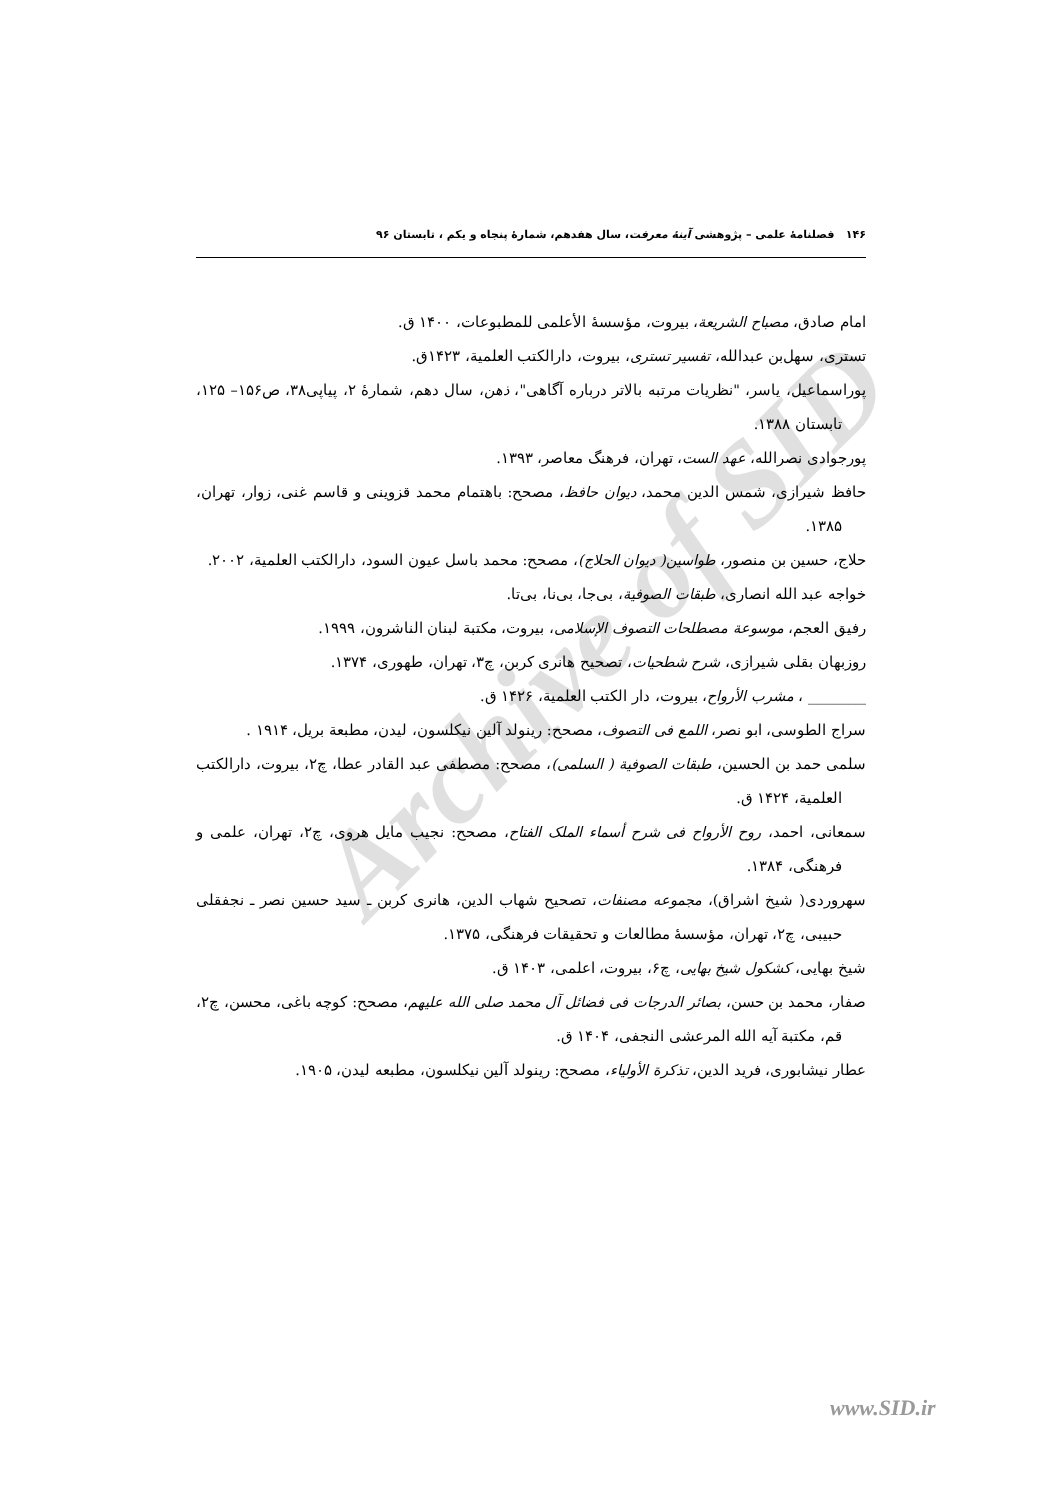Archive of SID
۱۴۶ فصلنامهٔ علمی – پژوهشی آینهٔ معرفت، سال هفدهم، شمارهٔ پنجاه و یکم ، تابستان ۹۶
امام صادق، مصباح الشریعة، بیروت، مؤسسهٔ الأعلمی للمطبوعات، ۱۴۰۰ ق.
تستری، سهل‌بن عبدالله، تفسیر تستری، بیروت، دارالکتب العلمیة، ۱۴۲۳ق.
پوراسماعیل، یاسر، "نظریات مرتبه بالاتر درباره آگاهی"، ذهن، سال دهم، شمارهٔ ۲، پیاپی۳۸، ص۱۵۶– ۱۲۵، تابستان ۱۳۸۸.
پورجوادی نصرالله، عهد الست، تهران، فرهنگ معاصر، ۱۳۹۳.
حافظ شیرازی، شمس الدین محمد، دیوان حافظ، مصحح: باهتمام محمد قزوینی و قاسم غنی، زوار، تهران، ۱۳۸۵.
حلاج، حسین بن منصور، طواسین( دیوان الحلاج)، مصحح: محمد باسل عیون السود، دارالکتب العلمیة، ۲۰۰۲.
خواجه عبد الله انصاری، طبقات الصوفیة، بی‌جا، بی‌نا، بی‌تا.
رفیق العجم، موسوعة مصطلحات التصوف الإسلامی، بیروت، مکتبة لبنان الناشرون، ۱۹۹۹.
روزبهان بقلی شیرازی، شرح شطحیات، تصحیح هانری کربن، چ۳، تهران، طهوری، ۱۳۷۴.
________ ، مشرب الأرواح، بیروت، دار الکتب العلمیة، ۱۴۲۶ ق.
سراج الطوسی، ابو نصر، اللمع فی التصوف، مصحح: رینولد آلین نیکلسون، لیدن، مطبعة بریل، ۱۹۱۴ .
سلمی حمد بن الحسین، طبقات الصوفیة ( السلمی)، مصحح: مصطفی عبد القادر عطا، چ۲، بیروت، دارالکتب العلمیة، ۱۴۲۴ ق.
سمعانی، احمد، روح الأرواح فی شرح أسماء الملک الفتاح، مصحح: نجیب مایل هروی، چ۲، تهران، علمی و فرهنگی، ۱۳۸۴.
سهروردی( شیخ اشراق)، مجموعه مصنفات، تصحیح شهاب الدین، هانری کربن ـ سید حسین نصر ـ نجفقلی حبیبی، چ۲، تهران، مؤسسهٔ مطالعات و تحقیقات فرهنگی، ۱۳۷۵.
شیخ بهایی، کشکول شیخ بهایی، چ۶، بیروت، اعلمی، ۱۴۰۳ ق.
صفار، محمد بن حسن، بصائر الدرجات فی فضائل آل محمد صلی الله علیهم، مصحح: کوچه باغی، محسن، چ۲، قم، مکتبة آیه الله المرعشی النجفی، ۱۴۰۴ ق.
عطار نیشابوری، فرید الدین، تذکرة الأولیاء، مصحح: رینولد آلین نیکلسون، مطبعه لیدن، ۱۹۰۵.
www.SID.ir